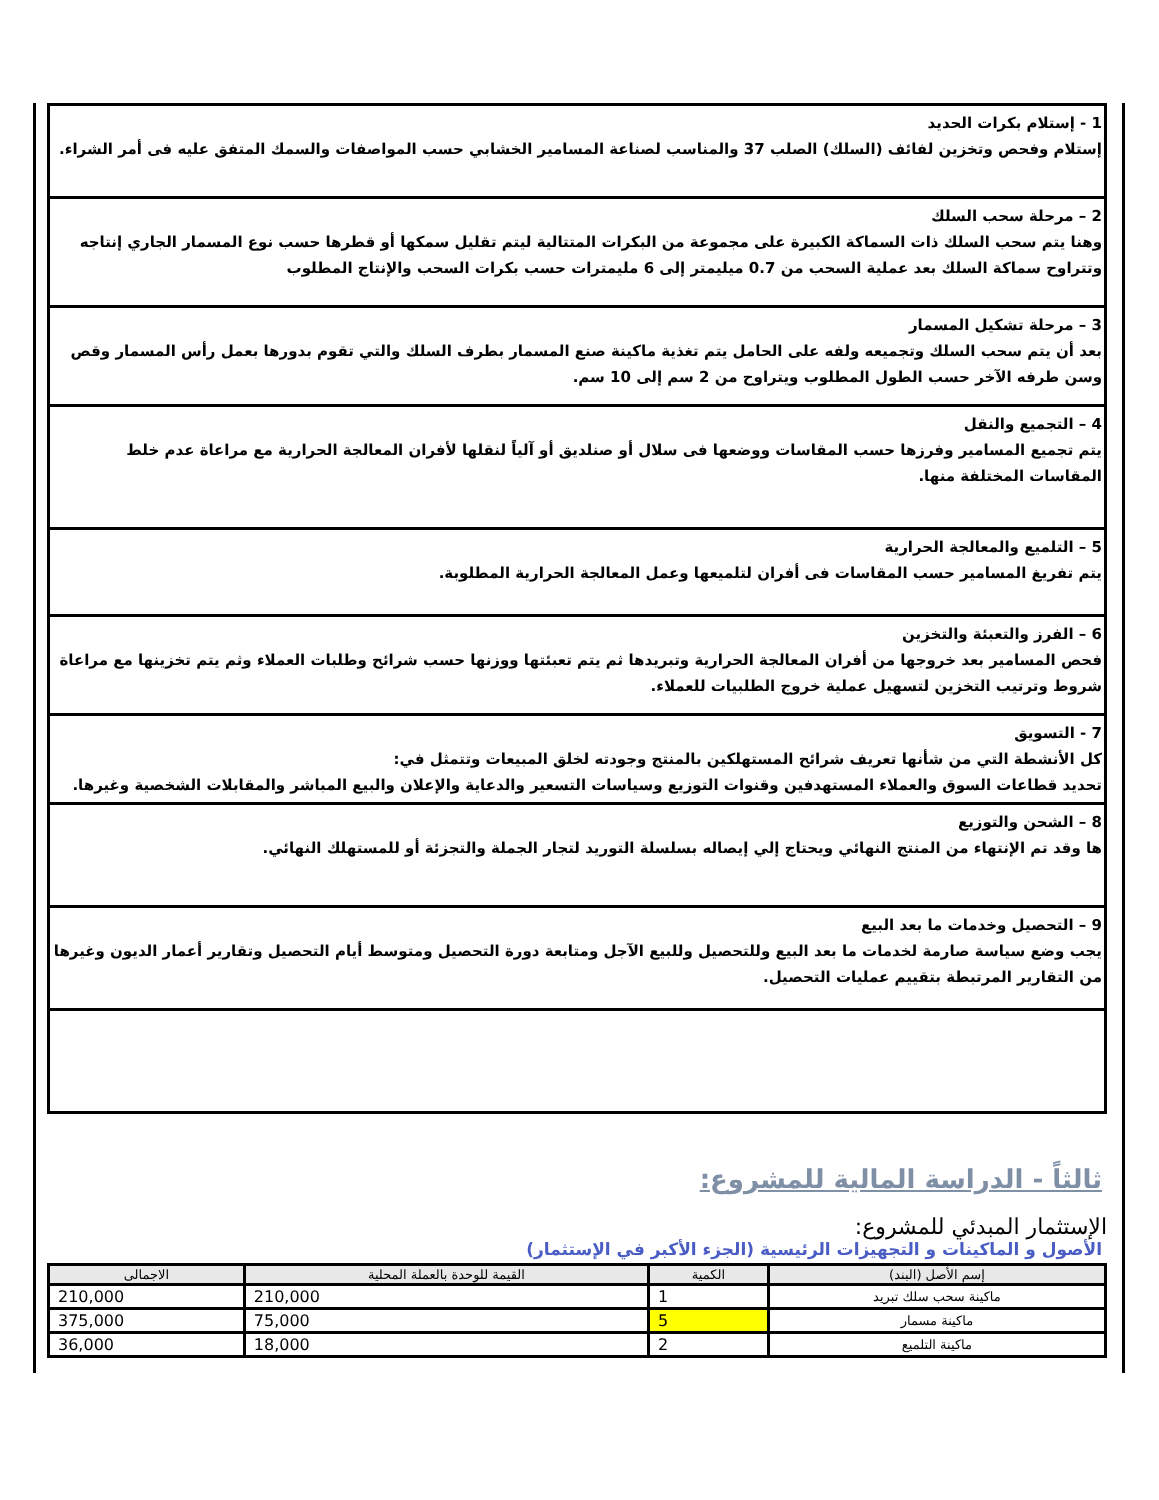1 - إستلام بكرات الحديد
إستلام وفحص وتخزين لفائف (السلك) الصلب 37 والمناسب لصناعة المسامير الخشابي حسب المواصفات والسمك المتفق عليه فى أمر الشراء.
2 – مرحلة سحب السلك
وهنا يتم سحب السلك ذات السماكة الكبيرة على مجموعة من البكرات المتتالية ليتم تقليل سمكها أو قطرها حسب نوع المسمار الجاري إنتاجه وتتراوح سماكة السلك بعد عملية السحب من 0.7 ميليمتر إلى 6 مليمترات حسب بكرات السحب والإنتاج المطلوب
3 – مرحلة تشكيل المسمار
بعد أن يتم سحب السلك وتجميعه ولفه على الحامل يتم تغذية ماكينة صنع المسمار بطرف السلك والتي تقوم بدورها بعمل رأس المسمار وقص وسن طرفه الآخر حسب الطول المطلوب ويتراوح من 2 سم إلى 10 سم.
4 – التجميع والنقل
يتم تجميع المسامير وفرزها حسب المقاسات ووضعها فى سلال أو صنلديق أو آلياً لنقلها لأفران المعالجة الحرارية مع مراعاة عدم خلط المقاسات المختلفة منها.
5 – التلميع والمعالجة الحرارية
يتم تفريغ المسامير حسب المقاسات فى أفران لتلميعها وعمل المعالجة الحرارية المطلوبة.
6 – الفرز والتعبئة والتخزين
فحص المسامير بعد خروجها من أفران المعالجة الحرارية وتبريدها ثم يتم تعبئتها ووزنها حسب شرائح وطلبات العملاء وثم يتم تخزينها مع مراعاة شروط وترتيب التخزين لتسهيل عملية خروج الطلبيات للعملاء.
7 - التسويق
كل الأنشطة التي من شأنها تعريف شرائح المستهلكين بالمنتج وجودته لخلق المبيعات وتتمثل في:
تحديد قطاعات السوق والعملاء المستهدفين وقنوات التوزيع وسياسات التسعير والدعاية والإعلان والبيع المباشر والمقابلات الشخصية وغيرها.
8 – الشحن والتوزيع
ها وقد تم الإنتهاء من المنتج النهائي ويحتاج إلي إيصاله بسلسلة التوريد لتجار الجملة والتجزئة أو للمستهلك النهائي.
9 – التحصيل وخدمات ما بعد البيع
يجب وضع سياسة صارمة لخدمات ما بعد البيع وللتحصيل وللبيع الآجل ومتابعة دورة التحصيل ومتوسط أيام التحصيل وتقارير أعمار الديون وغيرها من التقارير المرتبطة بتقييم عمليات التحصيل.
ثالثاً - الدراسة المالية للمشروع:
الإستثمار المبدئي للمشروع:
الأصول و الماكينات و التجهيزات الرئيسية (الجزء الأكبر في الإستثمار)
| إسم الأصل (البند) | الكمية | القيمة للوحدة بالعملة المحلية | الاجمالى |
| --- | --- | --- | --- |
| ماكينة سحب سلك تبريد | 1 | 210,000 | 210,000 |
| ماكينة مسمار | 5 | 75,000 | 375,000 |
| ماكينة التلميع | 2 | 18,000 | 36,000 |